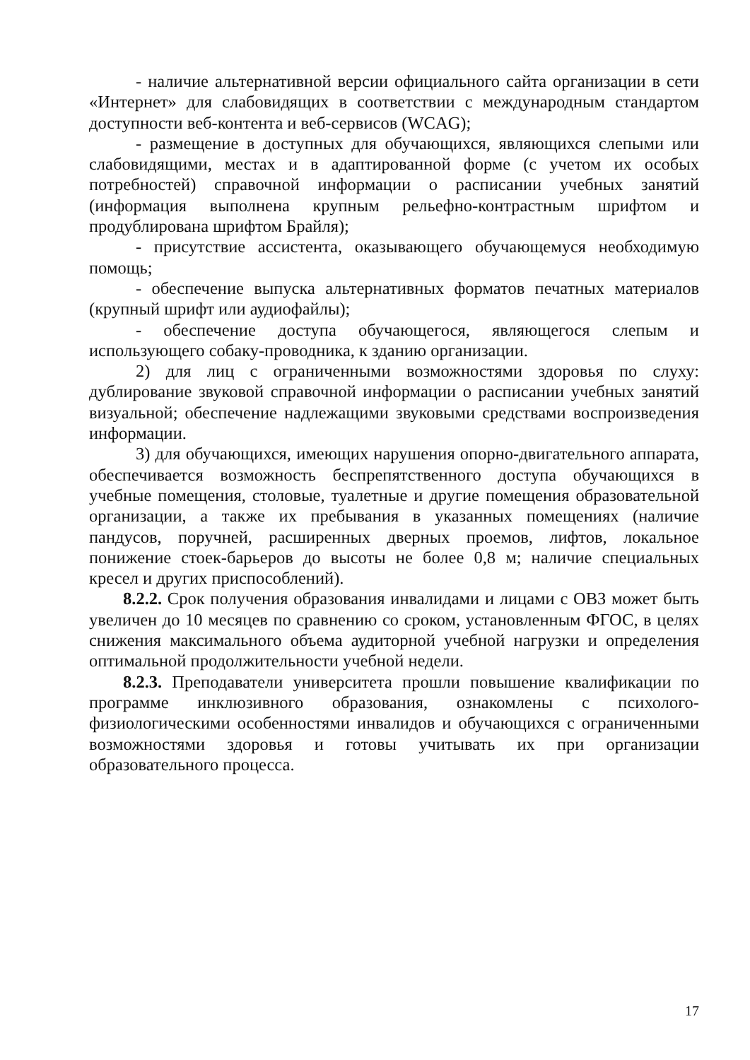- наличие альтернативной версии официального сайта организации в сети «Интернет» для слабовидящих в соответствии с международным стандартом доступности веб-контента и веб-сервисов (WCAG);
- размещение в доступных для обучающихся, являющихся слепыми или слабовидящими, местах и в адаптированной форме (с учетом их особых потребностей) справочной информации о расписании учебных занятий (информация выполнена крупным рельефно-контрастным шрифтом и продублирована шрифтом Брайля);
- присутствие ассистента, оказывающего обучающемуся необходимую помощь;
- обеспечение выпуска альтернативных форматов печатных материалов (крупный шрифт или аудиофайлы);
- обеспечение доступа обучающегося, являющегося слепым и использующего собаку-проводника, к зданию организации.
2) для лиц с ограниченными возможностями здоровья по слуху: дублирование звуковой справочной информации о расписании учебных занятий визуальной; обеспечение надлежащими звуковыми средствами воспроизведения информации.
3) для обучающихся, имеющих нарушения опорно-двигательного аппарата, обеспечивается возможность беспрепятственного доступа обучающихся в учебные помещения, столовые, туалетные и другие помещения образовательной организации, а также их пребывания в указанных помещениях (наличие пандусов, поручней, расширенных дверных проемов, лифтов, локальное понижение стоек-барьеров до высоты не более 0,8 м; наличие специальных кресел и других приспособлений).
8.2.2. Срок получения образования инвалидами и лицами с ОВЗ может быть увеличен до 10 месяцев по сравнению со сроком, установленным ФГОС, в целях снижения максимального объема аудиторной учебной нагрузки и определения оптимальной продолжительности учебной недели.
8.2.3. Преподаватели университета прошли повышение квалификации по программе инклюзивного образования, ознакомлены с психолого-физиологическими особенностями инвалидов и обучающихся с ограниченными возможностями здоровья и готовы учитывать их при организации образовательного процесса.
17